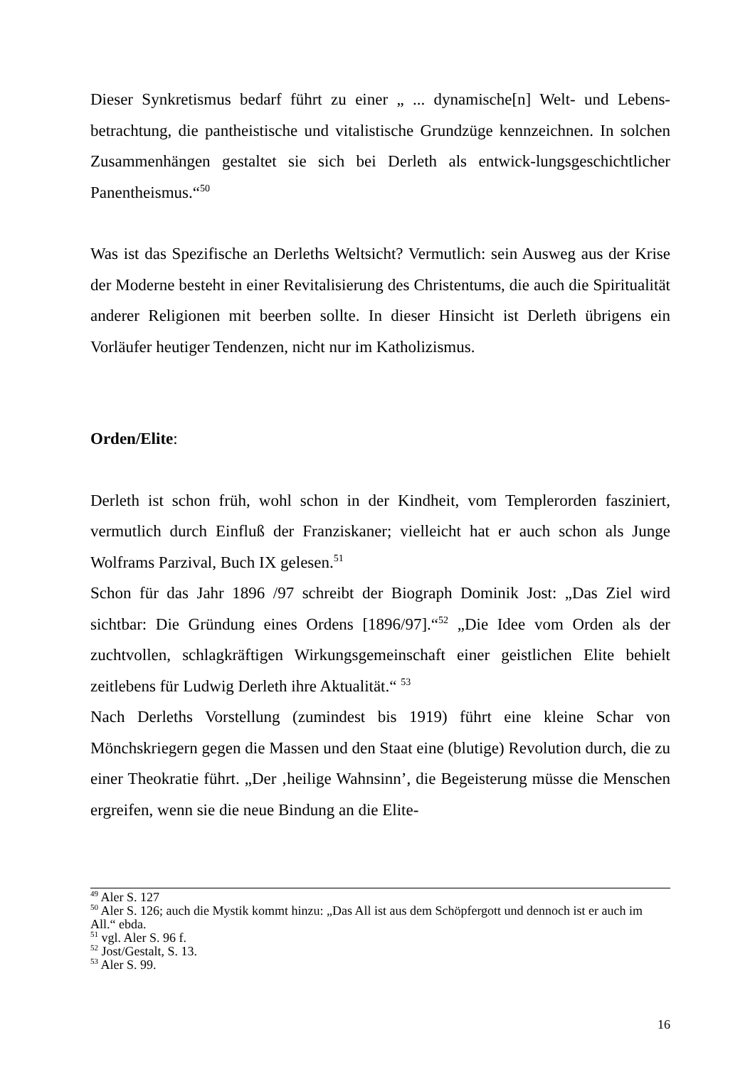Dieser Synkretismus bedarf führt zu einer „ ... dynamische[n] Welt- und Lebens-betrachtung, die pantheistische und vitalistische Grundzüge kennzeichnen. In solchen Zusammenhängen gestaltet sie sich bei Derleth als entwick-lungsgeschichtlicher Panentheismus.“<sup>50</sup>
Was ist das Spezifische an Derleths Weltsicht? Vermutlich: sein Ausweg aus der Krise der Moderne besteht in einer Revitalisierung des Christentums, die auch die Spiritualität anderer Religionen mit beerben sollte. In dieser Hinsicht ist Derleth übrigens ein Vorläufer heutiger Tendenzen, nicht nur im Katholizismus.
Orden/Elite:
Derleth ist schon früh, wohl schon in der Kindheit, vom Templerorden fasziniert, vermutlich durch Einfluß der Franziskaner; vielleicht hat er auch schon als Junge Wolframs Parzival, Buch IX gelesen.<sup>51</sup>
Schon für das Jahr 1896 /97 schreibt der Biograph Dominik Jost: „Das Ziel wird sichtbar: Die Gründung eines Ordens [1896/97].“<sup>52</sup> „Die Idee vom Orden als der zuchtvollen, schlagkräftigen Wirkungsgemeinschaft einer geistlichen Elite behielt zeitlebens für Ludwig Derleth ihre Aktualität.“ <sup>53</sup>
Nach Derleths Vorstellung (zumindest bis 1919) führt eine kleine Schar von Mönchskriegern gegen die Massen und den Staat eine (blutige) Revolution durch, die zu einer Theokratie führt. „Der ‚heilige Wahnsinn’, die Begeisterung müsse die Menschen ergreifen, wenn sie die neue Bindung an die Elite-
<sup>49</sup> Aler S. 127
<sup>50</sup> Aler S. 126; auch die Mystik kommt hinzu: „Das All ist aus dem Schöpfergott und dennoch ist er auch im All.“ ebda.
<sup>51</sup> vgl. Aler S. 96 f.
<sup>52</sup> Jost/Gestalt, S. 13.
<sup>53</sup> Aler S. 99.
16